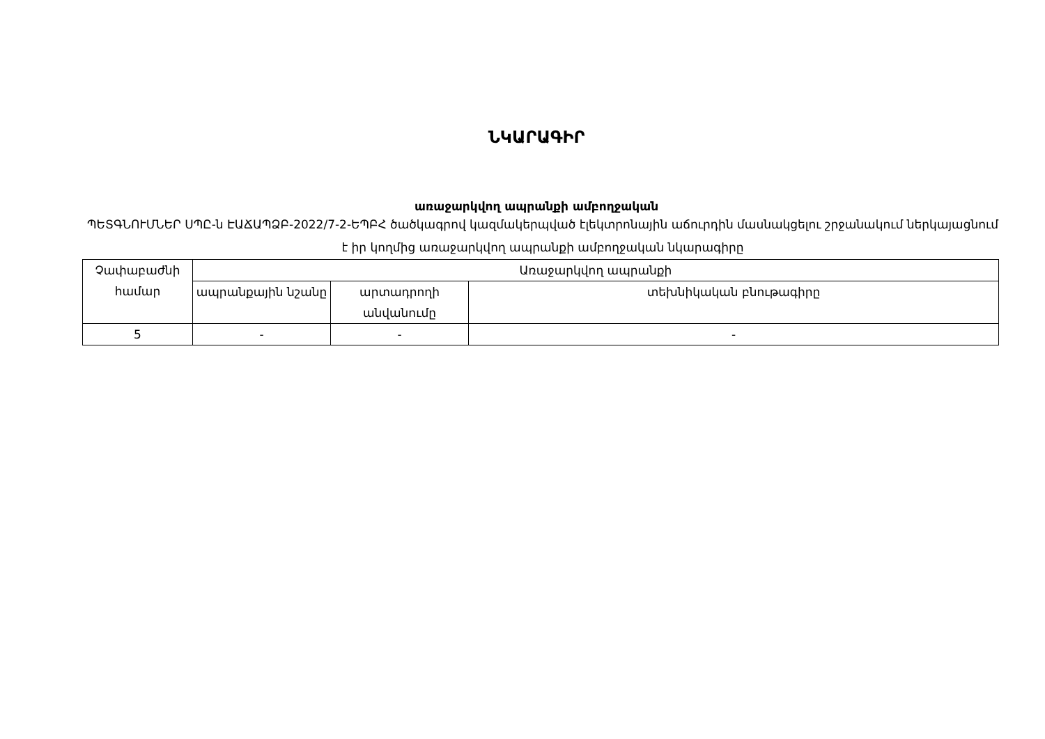ՆԿԱՐԱԳԻՐ
առաջարկվող ապրանքի ամբողջական
ՊԵՏԳՆՈՒՄՆԵՐ ՍՊԸ-ն ԷԱՃԱՊՁԲ-2022/7-2-ԵՊԲՀ ծածկագրով կազմակերպված էլեկտրոնային աճուրդին մասնակցելու շրջանակում ներկայացնում է իր կողմից առաջարկվող ապրանքի ամբողջական նկարագիրը
| Չափաբաժնի համար | Առաջարկվող ապրանքի | | |
| --- | --- | --- | --- |
| | ապրանքային նշանը | արտադրողի անվանումը | տեխնիկական բնութագիրը |
| 5 | - | - | - |